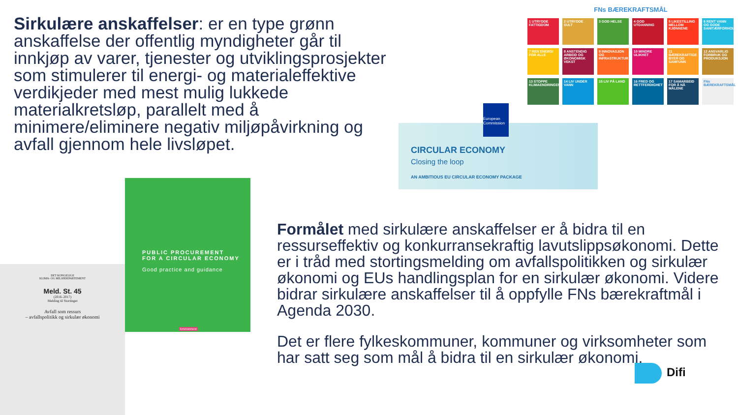Sirkulære anskaffelser: er en type grønn anskaffelse der offentlig myndigheter går til innkjøp av varer, tjenester og utviklingsprosjekter som stimulerer til energi- og materialeffektive verdikjeder med mest mulig lukkede materialkretsløp, parallelt med å minimere/eliminere negativ miljøpåvirkning og avfall gjennom hele livsløpet.
FNs BÆREKRAFTSMÅL
1 UTRYDDE FATTIGDOM
2 UTRYDDE SULT
3 GOD HELSE
4 GOD UTDANNING
5 LIKESTILLING MELLOM KJØNNENE
6 RENT VANN OG GODE SANITÆRFORHOLD
7 REN ENERGI FOR ALLE
8 ANSTENDIG ARBEID OG ØKONOMISK VEKST
9 INNOVASJON OG INFRASTRUKTUR
10 MINDRE ULIKHET
11 BÆREKRAFTIGE BYER OG SAMFUNN
12 ANSVARLIG FORBRUK OG PRODUKSJON
13 STOPPE KLIMAENDRINGENE
14 LIV UNDER VANN
15 LIV PÅ LAND
16 FRED OG RETTFERDIGHET
17 SAMARBEID FOR Å NÅ MÅLENE
FNs BÆREKRAFTSMÅL
CIRCULAR ECONOMY
Closing the loop
AN AMBITIOUS EU CIRCULAR ECONOMY PACKAGE
European Commission
PUBLIC PROCUREMENT
FOR A CIRCULAR ECONOMY
Good practice and guidance
Environment
DET KONGELIGE
KLIMA- OG MILJØDEPARTEMENT
Meld. St. 45
(2016–2017)
Melding til Stortinget
Avfall som ressurs
– avfallspolitikk og sirkulær økonomi
Formålet med sirkulære anskaffelser er å bidra til en ressurseffektiv og konkurransekraftig lavutslippsøkonomi. Dette er i tråd med stortingsmelding om avfallspolitikken og sirkulær økonomi og EUs handlingsplan for en sirkulær økonomi. Videre bidrar sirkulære anskaffelser til å oppfylle FNs bærekraftmål i Agenda 2030.
Det er flere fylkeskommuner, kommuner og virksomheter som har satt seg som mål å bidra til en sirkulær økonomi.
Difi